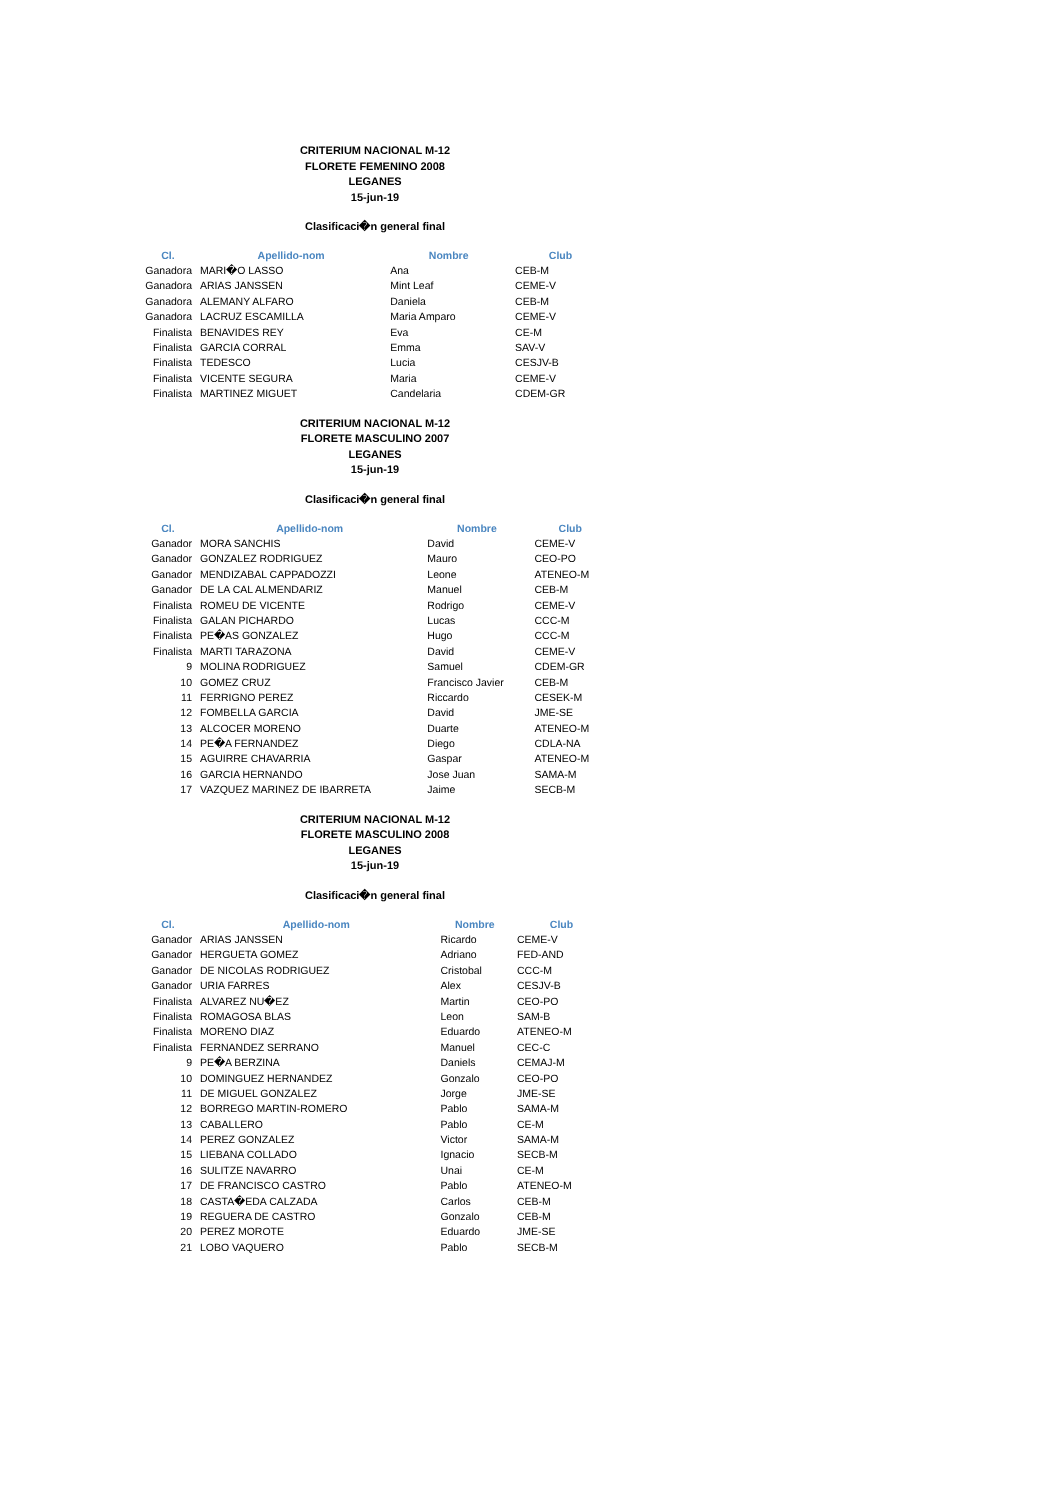CRITERIUM NACIONAL M-12
FLORETE FEMENINO 2008
LEGANES
15-jun-19
Clasificaci�n general final
| Cl. | Apellido-nom | Nombre | Club |
| --- | --- | --- | --- |
| Ganadora | MARI�O LASSO | Ana | CEB-M |
| Ganadora | ARIAS JANSSEN | Mint Leaf | CEME-V |
| Ganadora | ALEMANY ALFARO | Daniela | CEB-M |
| Ganadora | LACRUZ ESCAMILLA | Maria Amparo | CEME-V |
| Finalista | BENAVIDES REY | Eva | CE-M |
| Finalista | GARCIA CORRAL | Emma | SAV-V |
| Finalista | TEDESCO | Lucia | CESJV-B |
| Finalista | VICENTE SEGURA | Maria | CEME-V |
| Finalista | MARTINEZ MIGUET | Candelaria | CDEM-GR |
CRITERIUM NACIONAL M-12
FLORETE MASCULINO 2007
LEGANES
15-jun-19
Clasificaci�n general final
| Cl. | Apellido-nom | Nombre | Club |
| --- | --- | --- | --- |
| Ganador | MORA SANCHIS | David | CEME-V |
| Ganador | GONZALEZ RODRIGUEZ | Mauro | CEO-PO |
| Ganador | MENDIZABAL CAPPADOZZI | Leone | ATENEO-M |
| Ganador | DE LA CAL ALMENDARIZ | Manuel | CEB-M |
| Finalista | ROMEU DE VICENTE | Rodrigo | CEME-V |
| Finalista | GALAN PICHARDO | Lucas | CCC-M |
| Finalista | PE�AS GONZALEZ | Hugo | CCC-M |
| Finalista | MARTI TARAZONA | David | CEME-V |
| 9 | MOLINA RODRIGUEZ | Samuel | CDEM-GR |
| 10 | GOMEZ CRUZ | Francisco Javier | CEB-M |
| 11 | FERRIGNO PEREZ | Riccardo | CESEK-M |
| 12 | FOMBELLA GARCIA | David | JME-SE |
| 13 | ALCOCER MORENO | Duarte | ATENEO-M |
| 14 | PE�A FERNANDEZ | Diego | CDLA-NA |
| 15 | AGUIRRE CHAVARRIA | Gaspar | ATENEO-M |
| 16 | GARCIA HERNANDO | Jose Juan | SAMA-M |
| 17 | VAZQUEZ MARINEZ DE IBARRETA | Jaime | SECB-M |
CRITERIUM NACIONAL M-12
FLORETE MASCULINO 2008
LEGANES
15-jun-19
Clasificaci�n general final
| Cl. | Apellido-nom | Nombre | Club |
| --- | --- | --- | --- |
| Ganador | ARIAS JANSSEN | Ricardo | CEME-V |
| Ganador | HERGUETA GOMEZ | Adriano | FED-AND |
| Ganador | DE NICOLAS RODRIGUEZ | Cristobal | CCC-M |
| Ganador | URIA FARRES | Alex | CESJV-B |
| Finalista | ALVAREZ NU�EZ | Martin | CEO-PO |
| Finalista | ROMAGOSA BLAS | Leon | SAM-B |
| Finalista | MORENO DIAZ | Eduardo | ATENEO-M |
| Finalista | FERNANDEZ SERRANO | Manuel | CEC-C |
| 9 | PE�A BERZINA | Daniels | CEMAJ-M |
| 10 | DOMINGUEZ HERNANDEZ | Gonzalo | CEO-PO |
| 11 | DE MIGUEL GONZALEZ | Jorge | JME-SE |
| 12 | BORREGO MARTIN-ROMERO | Pablo | SAMA-M |
| 13 | CABALLERO | Pablo | CE-M |
| 14 | PEREZ GONZALEZ | Victor | SAMA-M |
| 15 | LIEBANA COLLADO | Ignacio | SECB-M |
| 16 | SULITZE NAVARRO | Unai | CE-M |
| 17 | DE FRANCISCO CASTRO | Pablo | ATENEO-M |
| 18 | CASTA�EDA CALZADA | Carlos | CEB-M |
| 19 | REGUERA DE CASTRO | Gonzalo | CEB-M |
| 20 | PEREZ MOROTE | Eduardo | JME-SE |
| 21 | LOBO VAQUERO | Pablo | SECB-M |